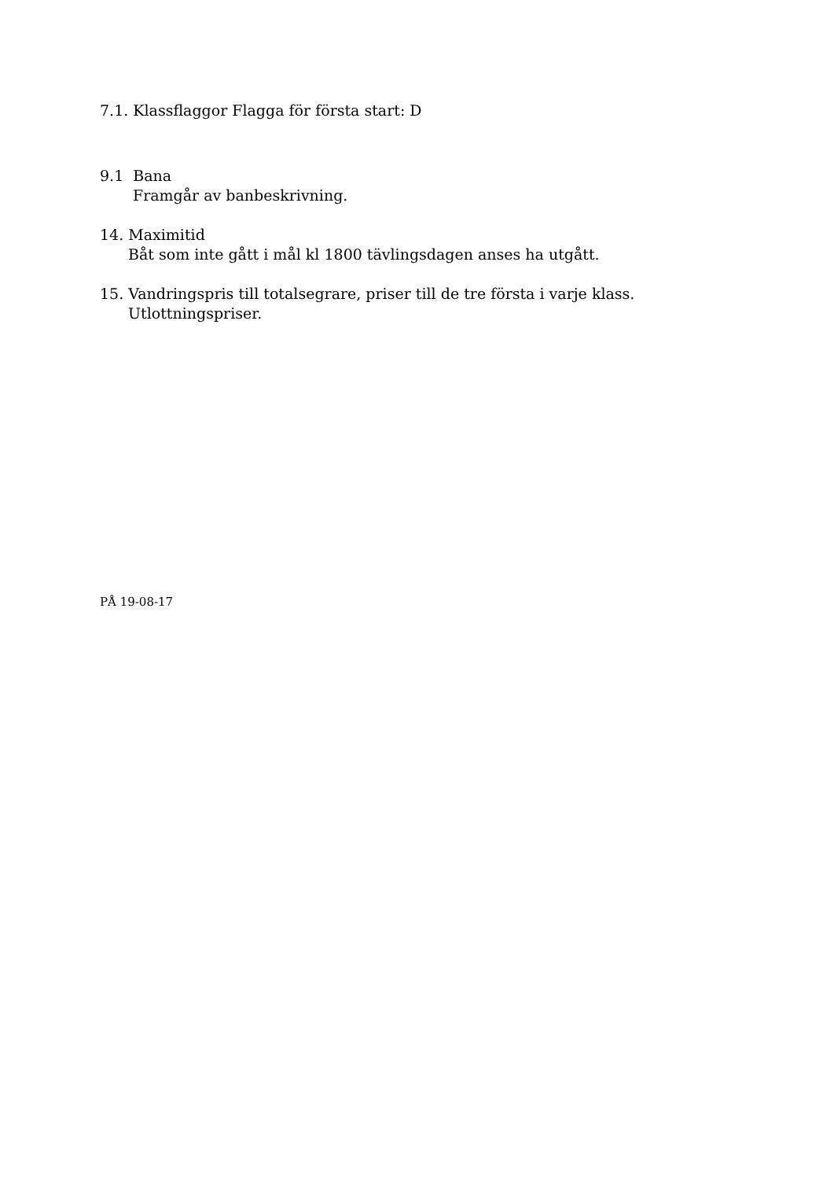7.1. Klassflaggor Flagga för första start: D
9.1 Bana
Framgår av banbeskrivning.
14. Maximitid
Båt som inte gått i mål kl 1800 tävlingsdagen anses ha utgått.
15. Vandringspris till totalsegrare, priser till de tre första i varje klass.
Utlottningspriser.
PÅ 19-08-17